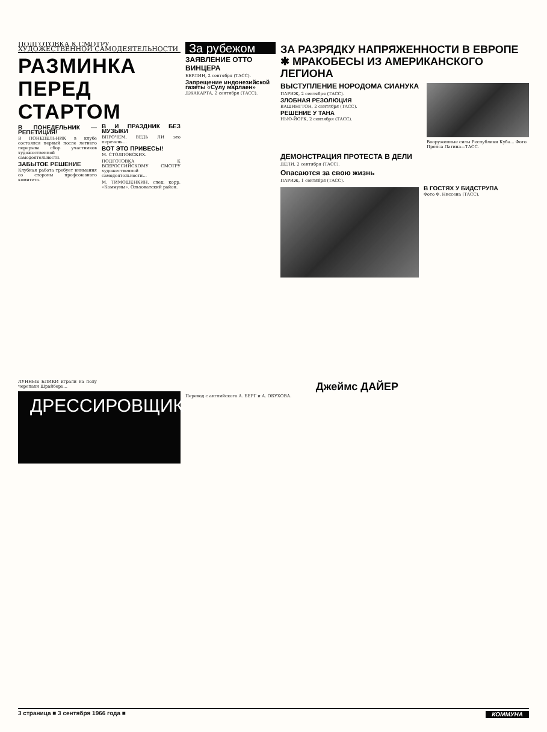ПОДГОТОВКА К СМОТРУ ХУДОЖЕСТВЕННОЙ САМОДЕЯТЕЛЬНОСТИ
РАЗМИНКА ПЕРЕД СТАРТОМ
В ПОНЕДЕЛЬНИК — РЕПЕТИЦИЯ!
В ПОНЕДЕЛЬНИК в клубе состоялся первый после летнего перерыва сбор участников художественной самодеятельности.
ЗАБЫТОЕ РЕШЕНИЕ
Клубная работа требует внимания со стороны профсоюзного комитета.
В И ПРАЗДНИК БЕЗ МУЗЫКИ
ВПРОЧЕМ, ВЕДЬ ЛИ это перечень...
ВОТ ЭТО ПРИВЕСЫ!
М. СТОЛПОВСКИХ.
ПОДГОТОВКА К ВСЕРОССИЙСКОМУ СМОТРУ художественной самодеятельности...
М. ТИМОШЕНКИН, спец. корр. «Коммуны». Ольховатский район.
За рубежом
ЗАЯВЛЕНИЕ ОТТО ВИНЦЕРА
БЕРЛИН, 2 сентября (ТАСС).
Запрещение индонезийской газеты «Сулу марлаен»
ДЖАКАРТА, 2 сентября (ТАСС).
ЗА РАЗРЯДКУ НАПРЯЖЕННОСТИ В ЕВРОПЕ ✱ МРАКОБЕСЫ ИЗ АМЕРИКАНСКОГО ЛЕГИОНА
ВЫСТУПЛЕНИЕ НОРОДОМА СИАНУКА
ПАРИЖ, 2 сентября (ТАСС).
ЗЛОБНАЯ РЕЗОЛЮЦИЯ
ВАШИНГТОН, 2 сентября (ТАСС).
РЕШЕНИЕ У ТАНА
НЬЮ-ЙОРК, 2 сентября (ТАСС).
Вооруженные силы Республики Куба... Фото Пренса Латина—ТАСС.
ДЕМОНСТРАЦИЯ ПРОТЕСТА В ДЕЛИ
ДЕЛИ, 2 сентября (ТАСС).
Опасаются за свою жизнь
ПАРИЖ, 1 сентября (ТАСС).
В ГОСТЯХ У БИДСТРУПА
Фото Ф. Ниссена (ТАСС).
ЛУННЫЕ БЛИКИ играли на полу черепахи Шрайбера...
ДРЕССИРОВЩИК
Джеймс ДАЙЕР
Перевод с английского А. БЕРГ и А. ОБУХОВА.
3 страница ■ 3 сентября 1966 года ■ КОММУНА